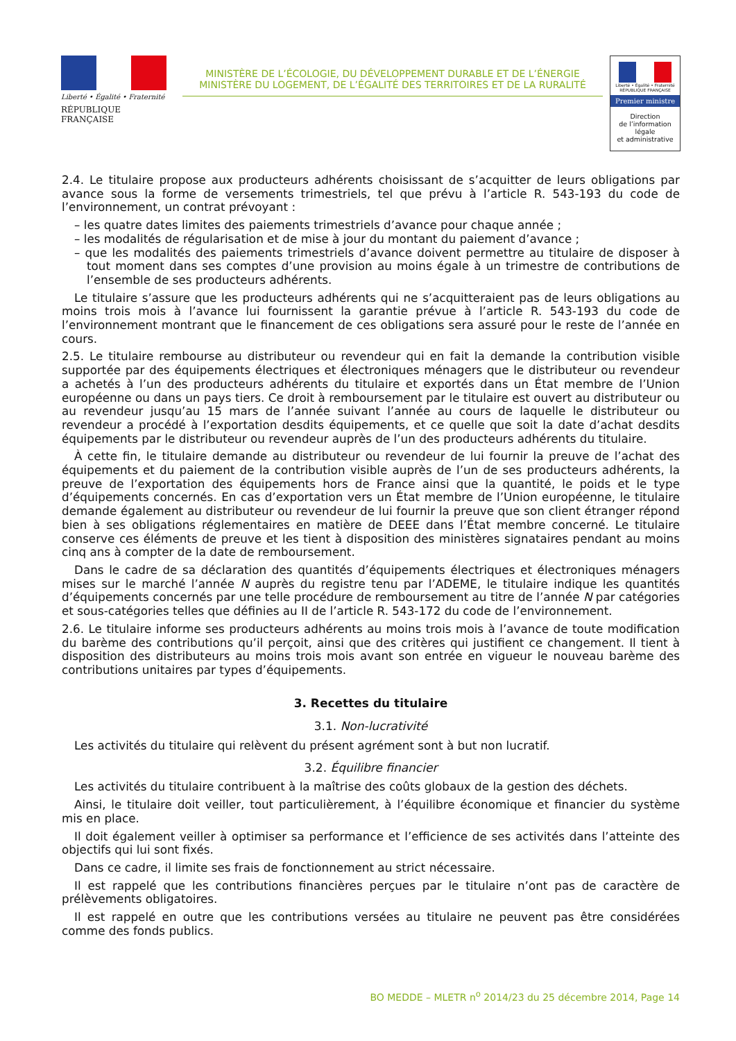Liberté • Égalité • Fraternité
RÉPUBLIQUE FRANÇAISE
MINISTÈRE DE L’ÉCOLOGIE, DU DÉVELOPPEMENT DURABLE ET DE L’ÉNERGIE
MINISTÈRE DU LOGEMENT, DE L’ÉGALITÉ DES TERRITOIRES ET DE LA RURALITÉ
Liberté • Égalité • Fraternité
RÉPUBLIQUE FRANÇAISE
Premier ministre
Direction
de l’information
légale
et administrative
2.4. Le titulaire propose aux producteurs adhérents choisissant de s’acquitter de leurs obligations par avance sous la forme de versements trimestriels, tel que prévu à l’article R. 543-193 du code de l’environnement, un contrat prévoyant :
– les quatre dates limites des paiements trimestriels d’avance pour chaque année ;
– les modalités de régularisation et de mise à jour du montant du paiement d’avance ;
– que les modalités des paiements trimestriels d’avance doivent permettre au titulaire de disposer à tout moment dans ses comptes d’une provision au moins égale à un trimestre de contributions de l’ensemble de ses producteurs adhérents.
Le titulaire s’assure que les producteurs adhérents qui ne s’acquitteraient pas de leurs obligations au moins trois mois à l’avance lui fournissent la garantie prévue à l’article R. 543-193 du code de l’environnement montrant que le financement de ces obligations sera assuré pour le reste de l’année en cours.
2.5. Le titulaire rembourse au distributeur ou revendeur qui en fait la demande la contribution visible supportée par des équipements électriques et électroniques ménagers que le distributeur ou revendeur a achetés à l’un des producteurs adhérents du titulaire et exportés dans un État membre de l’Union européenne ou dans un pays tiers. Ce droit à remboursement par le titulaire est ouvert au distributeur ou au revendeur jusqu’au 15 mars de l’année suivant l’année au cours de laquelle le distributeur ou revendeur a procédé à l’exportation desdits équipements, et ce quelle que soit la date d’achat desdits équipements par le distributeur ou revendeur auprès de l’un des producteurs adhérents du titulaire.
À cette fin, le titulaire demande au distributeur ou revendeur de lui fournir la preuve de l’achat des équipements et du paiement de la contribution visible auprès de l’un de ses producteurs adhérents, la preuve de l’exportation des équipements hors de France ainsi que la quantité, le poids et le type d’équipements concernés. En cas d’exportation vers un État membre de l’Union européenne, le titulaire demande également au distributeur ou revendeur de lui fournir la preuve que son client étranger répond bien à ses obligations réglementaires en matière de DEEE dans l’État membre concerné. Le titulaire conserve ces éléments de preuve et les tient à disposition des ministères signataires pendant au moins cinq ans à compter de la date de remboursement.
Dans le cadre de sa déclaration des quantités d’équipements électriques et électroniques ménagers mises sur le marché l’année N auprès du registre tenu par l’ADEME, le titulaire indique les quantités d’équipements concernés par une telle procédure de remboursement au titre de l’année N par catégories et sous-catégories telles que définies au II de l’article R. 543-172 du code de l’environnement.
2.6. Le titulaire informe ses producteurs adhérents au moins trois mois à l’avance de toute modification du barème des contributions qu’il perçoit, ainsi que des critères qui justifient ce changement. Il tient à disposition des distributeurs au moins trois mois avant son entrée en vigueur le nouveau barème des contributions unitaires par types d’équipements.
3. Recettes du titulaire
3.1. Non-lucrativité
Les activités du titulaire qui relèvent du présent agrément sont à but non lucratif.
3.2. Équilibre financier
Les activités du titulaire contribuent à la maîtrise des coûts globaux de la gestion des déchets.
Ainsi, le titulaire doit veiller, tout particulièrement, à l’équilibre économique et financier du système mis en place.
Il doit également veiller à optimiser sa performance et l’efficience de ses activités dans l’atteinte des objectifs qui lui sont fixés.
Dans ce cadre, il limite ses frais de fonctionnement au strict nécessaire.
Il est rappelé que les contributions financières perçues par le titulaire n’ont pas de caractère de prélèvements obligatoires.
Il est rappelé en outre que les contributions versées au titulaire ne peuvent pas être considérées comme des fonds publics.
BO MEDDE – MLETR n<sup>o</sup> 2014/23 du 25 décembre 2014, Page 14